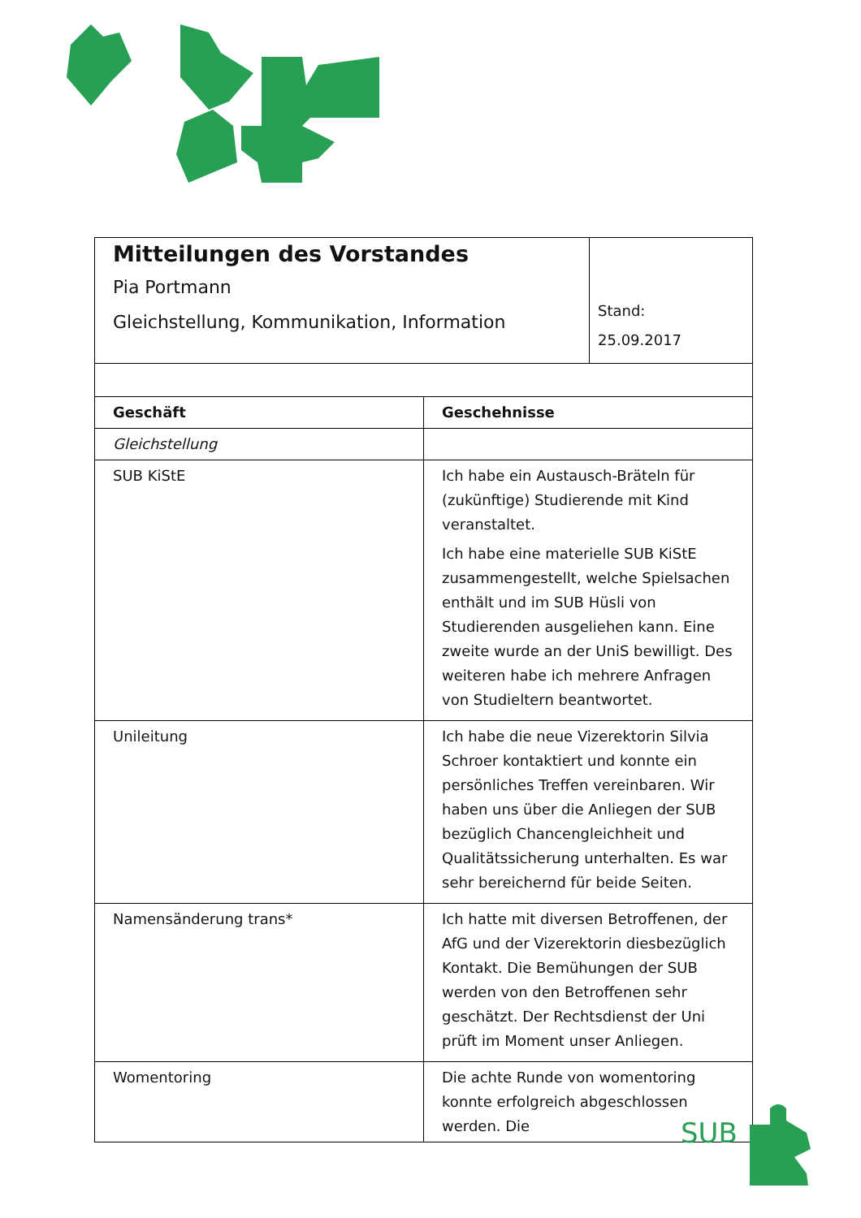| Mitteilungen des Vorstandes Pia Portmann Gleichstellung, Kommunikation, Information | | Stand: 25.09.2017 |
| Geschäft | Geschehnisse | |
| Gleichstellung | | |
| SUB KiStE | Ich habe ein Austausch-Bräteln für (zukünftige) Studierende mit Kind veranstaltet. Ich habe eine materielle SUB KiStE zusammengestellt, welche Spielsachen enthält und im SUB Hüsli von Studierenden ausgeliehen kann. Eine zweite wurde an der UniS bewilligt. Des weiteren habe ich mehrere Anfragen von Studieltern beantwortet. | |
| Unileitung | Ich habe die neue Vizerektorin Silvia Schroer kontaktiert und konnte ein persönliches Treffen vereinbaren. Wir haben uns über die Anliegen der SUB bezüglich Chancengleichheit und Qualitätssicherung unterhalten. Es war sehr bereichernd für beide Seiten. | |
| Namensänderung trans* | Ich hatte mit diversen Betroffenen, der AfG und der Vizerektorin diesbezüglich Kontakt. Die Bemühungen der SUB werden von den Betroffenen sehr geschätzt. Der Rechtsdienst der Uni prüft im Moment unser Anliegen. | |
| Womentoring | Die achte Runde von womentoring konnte erfolgreich abgeschlossen werden. Die | |
SUB